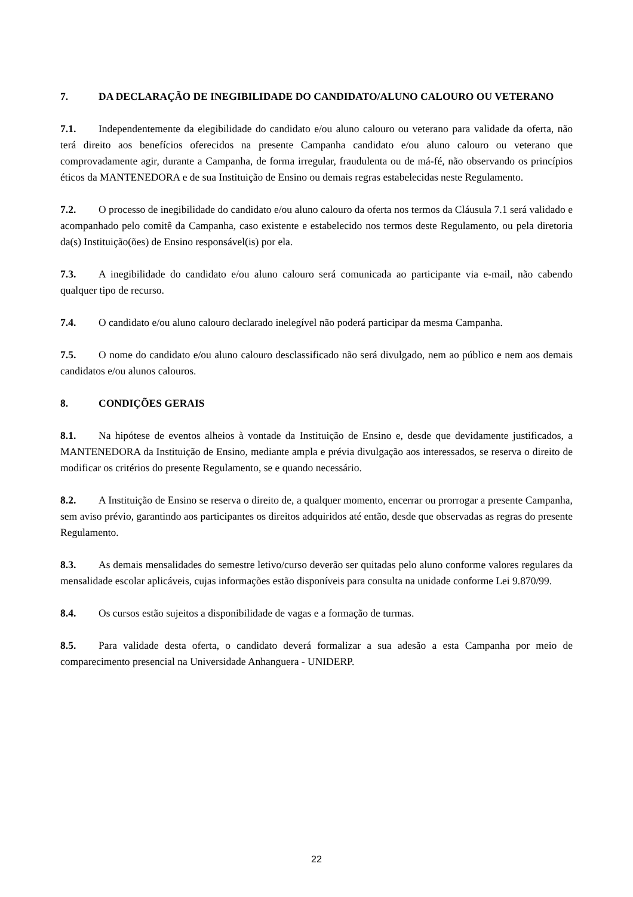7. DA DECLARAÇÃO DE INEGIBILIDADE DO CANDIDATO/ALUNO CALOURO OU VETERANO
7.1. Independentemente da elegibilidade do candidato e/ou aluno calouro ou veterano para validade da oferta, não terá direito aos benefícios oferecidos na presente Campanha candidato e/ou aluno calouro ou veterano que comprovadamente agir, durante a Campanha, de forma irregular, fraudulenta ou de má-fé, não observando os princípios éticos da MANTENEDORA e de sua Instituição de Ensino ou demais regras estabelecidas neste Regulamento.
7.2. O processo de inegibilidade do candidato e/ou aluno calouro da oferta nos termos da Cláusula 7.1 será validado e acompanhado pelo comitê da Campanha, caso existente e estabelecido nos termos deste Regulamento, ou pela diretoria da(s) Instituição(ões) de Ensino responsável(is) por ela.
7.3. A inegibilidade do candidato e/ou aluno calouro será comunicada ao participante via e-mail, não cabendo qualquer tipo de recurso.
7.4. O candidato e/ou aluno calouro declarado inelegível não poderá participar da mesma Campanha.
7.5. O nome do candidato e/ou aluno calouro desclassificado não será divulgado, nem ao público e nem aos demais candidatos e/ou alunos calouros.
8. CONDIÇÕES GERAIS
8.1. Na hipótese de eventos alheios à vontade da Instituição de Ensino e, desde que devidamente justificados, a MANTENEDORA da Instituição de Ensino, mediante ampla e prévia divulgação aos interessados, se reserva o direito de modificar os critérios do presente Regulamento, se e quando necessário.
8.2. A Instituição de Ensino se reserva o direito de, a qualquer momento, encerrar ou prorrogar a presente Campanha, sem aviso prévio, garantindo aos participantes os direitos adquiridos até então, desde que observadas as regras do presente Regulamento.
8.3. As demais mensalidades do semestre letivo/curso deverão ser quitadas pelo aluno conforme valores regulares da mensalidade escolar aplicáveis, cujas informações estão disponíveis para consulta na unidade conforme Lei 9.870/99.
8.4. Os cursos estão sujeitos a disponibilidade de vagas e a formação de turmas.
8.5. Para validade desta oferta, o candidato deverá formalizar a sua adesão a esta Campanha por meio de comparecimento presencial na Universidade Anhanguera - UNIDERP.
22